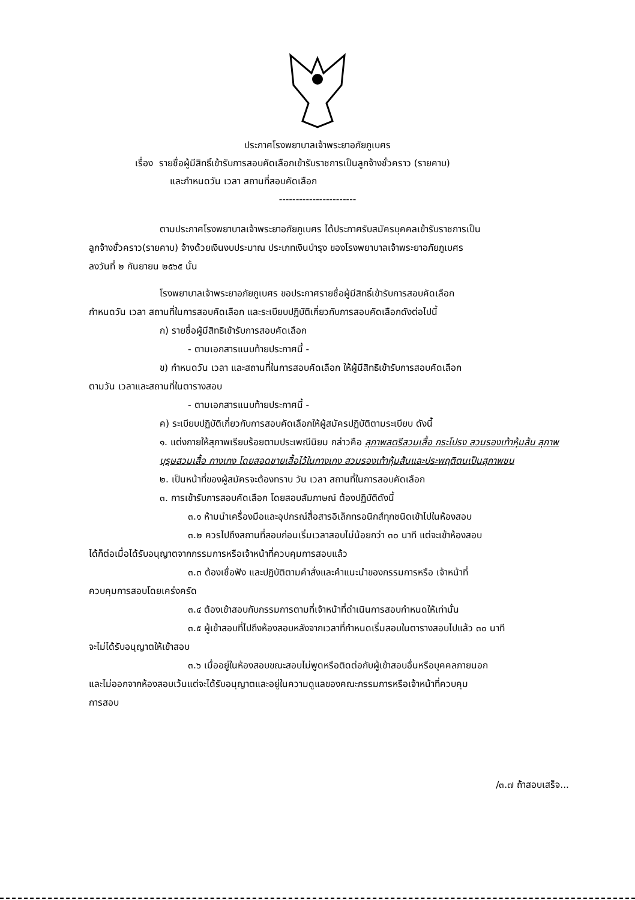ประกาศโรงพยาบาลเจ้าพระยาอภัยภูเบศร
เรื่อง รายชื่อผู้มีสิทธิ์เข้ารับการสอบคัดเลือกเข้ารับราชการเป็นลูกจ้างชั่วคราว (รายคาบ)
และกำหนดวัน เวลา สถานที่สอบคัดเลือก
-----------------------
ตามประกาศโรงพยาบาลเจ้าพระยาอภัยภูเบศร ได้ประกาศรับสมัครบุคคลเข้ารับราชการเป็น
ลูกจ้างชั่วคราว(รายคาบ) จ้างด้วยเงินงบประมาณ ประเภทเงินบำรุง ของโรงพยาบาลเจ้าพระยาอภัยภูเบศร
ลงวันที่ ๒ กันยายน ๒๕๖๕ นั้น
โรงพยาบาลเจ้าพระยาอภัยภูเบศร ขอประกาศรายชื่อผู้มีสิทธิ์เข้ารับการสอบคัดเลือก
กำหนดวัน เวลา สถานที่ในการสอบคัดเลือก และระเบียบปฏิบัติเกี่ยวกับการสอบคัดเลือกดังต่อไปนี้
ก) รายชื่อผู้มีสิทธิเข้ารับการสอบคัดเลือก
- ตามเอกสารแนบท้ายประกาศนี้ -
ข) กำหนดวัน เวลา และสถานที่ในการสอบคัดเลือก ให้ผู้มีสิทธิเข้ารับการสอบคัดเลือก
ตามวัน เวลาและสถานที่ในตารางสอบ
- ตามเอกสารแนบท้ายประกาศนี้ -
ค) ระเบียบปฏิบัติเกี่ยวกับการสอบคัดเลือกให้ผู้สมัครปฏิบัติตามระเบียบ ดังนี้
๑. แต่งกายให้สุภาพเรียบร้อยตามประเพณีนิยม กล่าวคือ สุภาพสตรีสวมเสื้อ กระโปรง สวมรองเท้าหุ้มส้น สุภาพบุรุษสวมเสื้อ กางเกง โดยสอดชายเสื้อไว้ในกางเกง สวมรองเท้าหุ้มส้นและประพฤติตนเป็นสุภาพชน
๒. เป็นหน้าที่ของผู้สมัครจะต้องทราบ วัน เวลา สถานที่ในการสอบคัดเลือก
๓. การเข้ารับการสอบคัดเลือก โดยสอบสัมภาษณ์ ต้องปฏิบัติดังนี้
๓.๑ ห้ามนำเครื่องมือและอุปกรณ์สื่อสารอิเล็กทรอนิกส์ทุกชนิดเข้าไปในห้องสอบ
๓.๒ ควรไปถึงสถานที่สอบก่อนเริ่มเวลาสอบไม่น้อยกว่า ๓๐ นาที แต่จะเข้าห้องสอบ
ได้ก็ต่อเมื่อได้รับอนุญาตจากกรรมการหรือเจ้าหน้าที่ควบคุมการสอบแล้ว
๓.๓ ต้องเชื่อฟัง และปฏิบัติตามคำสั่งและคำแนะนำของกรรมการหรือ เจ้าหน้าที่
ควบคุมการสอบโดยเคร่งครัด
๓.๔ ต้องเข้าสอบกับกรรมการตามที่เจ้าหน้าที่ดำเนินการสอบกำหนดให้เท่านั้น
๓.๕ ผู้เข้าสอบที่ไปถึงห้องสอบหลังจากเวลาที่กำหนดเริ่มสอบในตารางสอบไปแล้ว ๓๐ นาที
จะไม่ได้รับอนุญาตให้เข้าสอบ
๓.๖ เมื่ออยู่ในห้องสอบขณะสอบไม่พูดหรือติดต่อกับผู้เข้าสอบอื่นหรือบุคคลภายนอก
และไม่ออกจากห้องสอบเว้นแต่จะได้รับอนุญาตและอยู่ในความดูแลของคณะกรรมการหรือเจ้าหน้าที่ควบคุม
การสอบ
/๓.๗ ถ้าสอบเสร็จ...